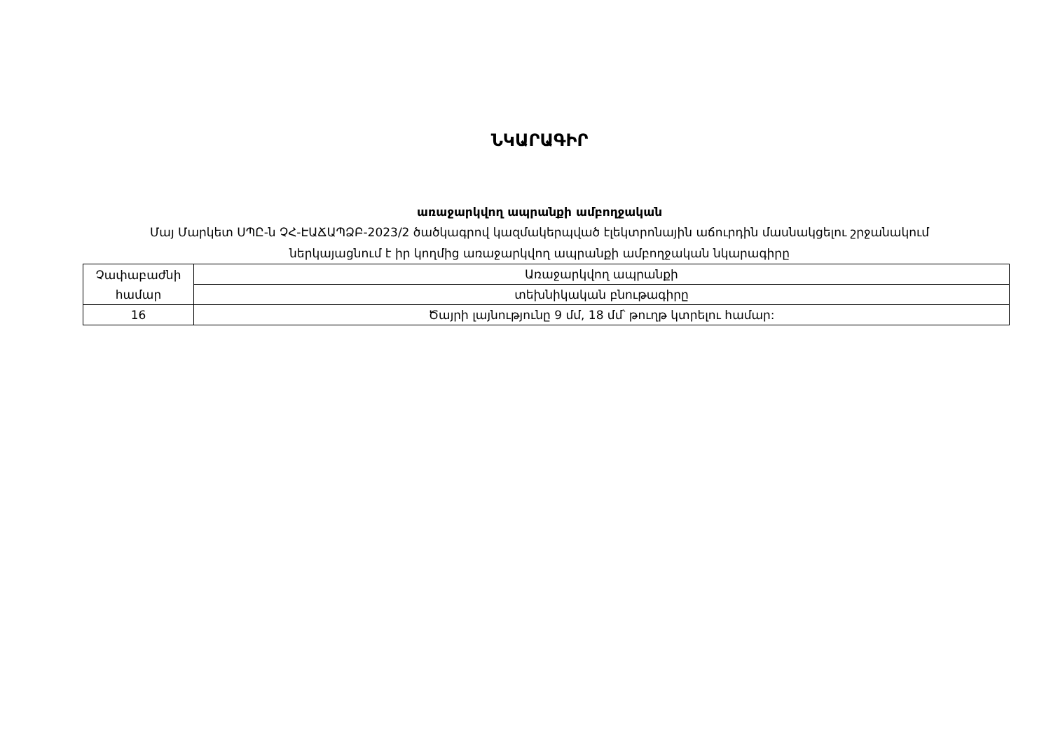ՆԿԱՐԱԳԻՐ
առաջարկվող ապրանքի ամբողջական
Մայ Մարկետ ՍՊԸ-ն ՉՀ-ԷԱՃԱՊՁԲ-2023/2 ծածկագրով կազմակերպված էլեկտրոնային աճուրդին մասնակցելու շրջանակում ներկայացնում է իր կողմից առաջարկվող ապրանքի ամբողջական նկարագիրը
| Չափաբաժնի համար | Առաջարկվող ապրանքի |
| | տեխնիկական բնութագիրը |
| 16 | Ծայրի լայնությունը 9 մմ, 18 մմ՝ թուղթ կտրելու համար: |